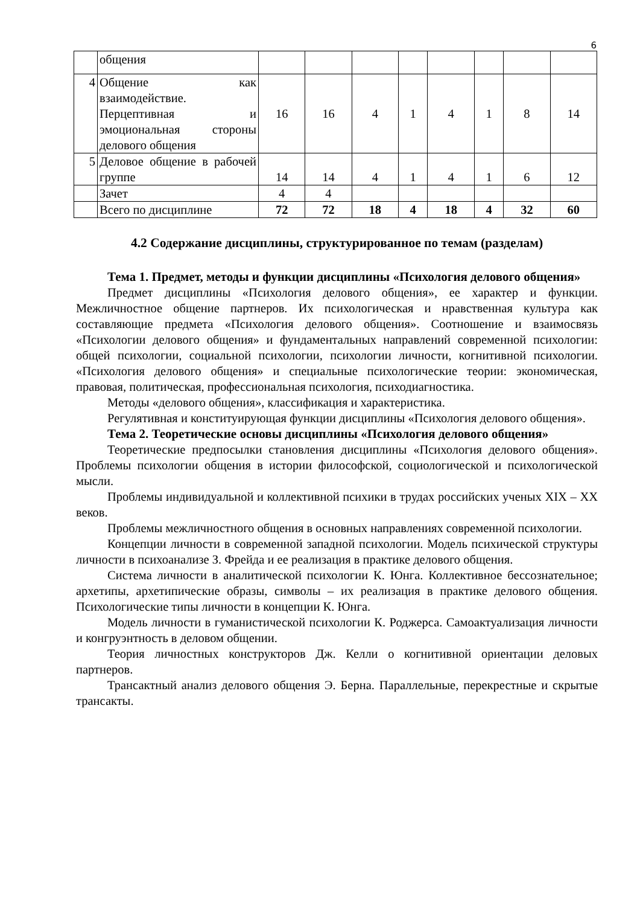6
| | общения | | | | | | | | |
| 4 | Общение как взаимодействие. Перцептивная и эмоциональная стороны делового общения | 16 | 16 | 4 | 1 | 4 | 1 | 8 | 14 |
| 5 | Деловое общение в рабочей группе | 14 | 14 | 4 | 1 | 4 | 1 | 6 | 12 |
| | Зачет | 4 | 4 | | | | | | |
| | Всего по дисциплине | 72 | 72 | 18 | 4 | 18 | 4 | 32 | 60 |
4.2 Содержание дисциплины, структурированное по темам (разделам)
Тема 1. Предмет, методы и функции дисциплины «Психология делового общения»
Предмет дисциплины «Психология делового общения», ее характер и функции. Межличностное общение партнеров. Их психологическая и нравственная культура как составляющие предмета «Психология делового общения». Соотношение и взаимосвязь «Психологии делового общения» и фундаментальных направлений современной психологии: общей психологии, социальной психологии, психологии личности, когнитивной психологии. «Психология делового общения» и специальные психологические теории: экономическая, правовая, политическая, профессиональная психология, психодиагностика.
Методы «делового общения», классификация и характеристика.
Регулятивная и конституирующая функции дисциплины «Психология делового общения».
Тема 2. Теоретические основы дисциплины «Психология делового общения»
Теоретические предпосылки становления дисциплины «Психология делового общения». Проблемы психологии общения в истории философской, социологической и психологической мысли.
Проблемы индивидуальной и коллективной психики в трудах российских ученых XIX – XX веков.
Проблемы межличностного общения в основных направлениях современной психологии.
Концепции личности в современной западной психологии. Модель психической структуры личности в психоанализе З. Фрейда и ее реализация в практике делового общения.
Система личности в аналитической психологии К. Юнга. Коллективное бессознательное; архетипы, архетипические образы, символы – их реализация в практике делового общения. Психологические типы личности в концепции К. Юнга.
Модель личности в гуманистической психологии К. Роджерса. Самоактуализация личности и конгруэнтность в деловом общении.
Теория личностных конструкторов Дж. Келли о когнитивной ориентации деловых партнеров.
Трансактный анализ делового общения Э. Берна. Параллельные, перекрестные и скрытые трансакты.